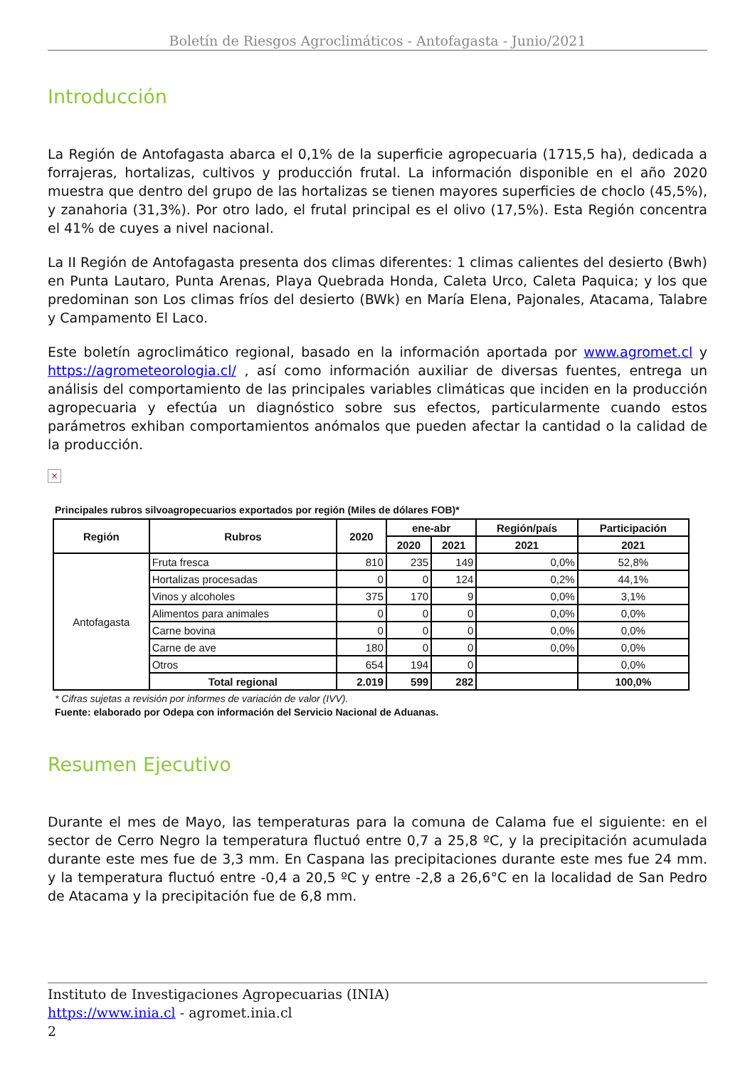Boletín de Riesgos Agroclimáticos - Antofagasta - Junio/2021
Introducción
La Región de Antofagasta abarca el 0,1% de la superficie agropecuaria (1715,5 ha), dedicada a forrajeras, hortalizas, cultivos y producción frutal. La información disponible en el año 2020 muestra que dentro del grupo de las hortalizas se tienen mayores superficies de choclo (45,5%), y zanahoria (31,3%). Por otro lado, el frutal principal es el olivo (17,5%). Esta Región concentra el 41% de cuyes a nivel nacional.
La II Región de Antofagasta presenta dos climas diferentes: 1 climas calientes del desierto (Bwh) en Punta Lautaro, Punta Arenas, Playa Quebrada Honda, Caleta Urco, Caleta Paquica; y los que predominan son Los climas fríos del desierto (BWk) en María Elena, Pajonales, Atacama, Talabre y Campamento El Laco.
Este boletín agroclimático regional, basado en la información aportada por www.agromet.cl y https://agrometeorologia.cl/ , así como información auxiliar de diversas fuentes, entrega un análisis del comportamiento de las principales variables climáticas que inciden en la producción agropecuaria y efectúa un diagnóstico sobre sus efectos, particularmente cuando estos parámetros exhiban comportamientos anómalos que pueden afectar la cantidad o la calidad de la producción.
×
Principales rubros silvoagropecuarios exportados por región (Miles de dólares FOB)*
| Región | Rubros | 2020 | ene-abr | | Región/país | Participación |
| --- | --- | --- | --- | --- | --- | --- |
| | | | 2020 | 2021 | 2021 | 2021 |
| Antofagasta | Fruta fresca | 810 | 235 | 149 | 0,0% | 52,8% |
| | Hortalizas procesadas | 0 | 0 | 124 | 0,2% | 44,1% |
| | Vinos y alcoholes | 375 | 170 | 9 | 0,0% | 3,1% |
| | Alimentos para animales | 0 | 0 | 0 | 0,0% | 0,0% |
| | Carne bovina | 0 | 0 | 0 | 0,0% | 0,0% |
| | Carne de ave | 180 | 0 | 0 | 0,0% | 0,0% |
| | Otros | 654 | 194 | 0 | | 0,0% |
| | Total regional | 2.019 | 599 | 282 | | 100,0% |
* Cifras sujetas a revisión por informes de variación de valor (IVV).
Fuente: elaborado por Odepa con información del Servicio Nacional de Aduanas.
Resumen Ejecutivo
Durante el mes de Mayo, las temperaturas para la comuna de Calama fue el siguiente: en el sector de Cerro Negro la temperatura fluctuó entre 0,7 a 25,8 ºC, y la precipitación acumulada durante este mes fue de 3,3 mm. En Caspana las precipitaciones durante este mes fue 24 mm. y la temperatura fluctuó entre -0,4 a 20,5 ºC y entre -2,8 a 26,6°C en la localidad de San Pedro de Atacama y la precipitación fue de 6,8 mm.
Instituto de Investigaciones Agropecuarias (INIA)
https://www.inia.cl - agromet.inia.cl
2